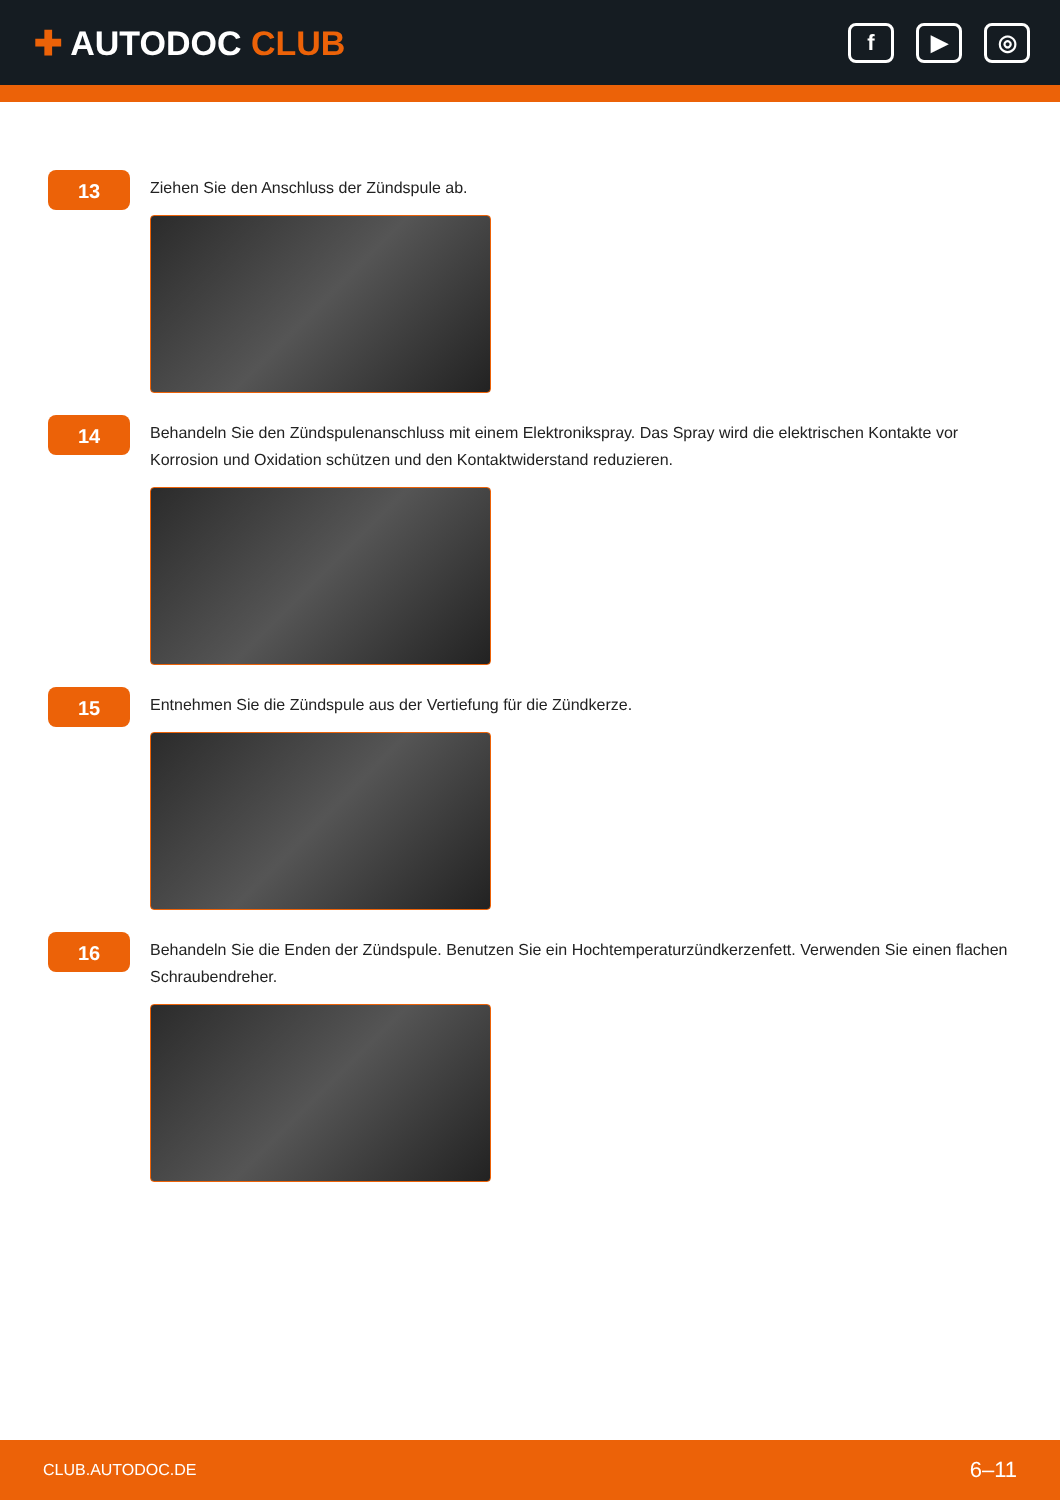✚ AUTODOC CLUB
f ▶ ◎
13
Ziehen Sie den Anschluss der Zündspule ab.
14
Behandeln Sie den Zündspulenanschluss mit einem Elektronikspray. Das Spray wird die elektrischen Kontakte vor Korrosion und Oxidation schützen und den Kontaktwiderstand reduzieren.
15
Entnehmen Sie die Zündspule aus der Vertiefung für die Zündkerze.
16
Behandeln Sie die Enden der Zündspule. Benutzen Sie ein Hochtemperaturzündkerzenfett. Verwenden Sie einen flachen Schraubendreher.
CLUB.AUTODOC.DE 6–11